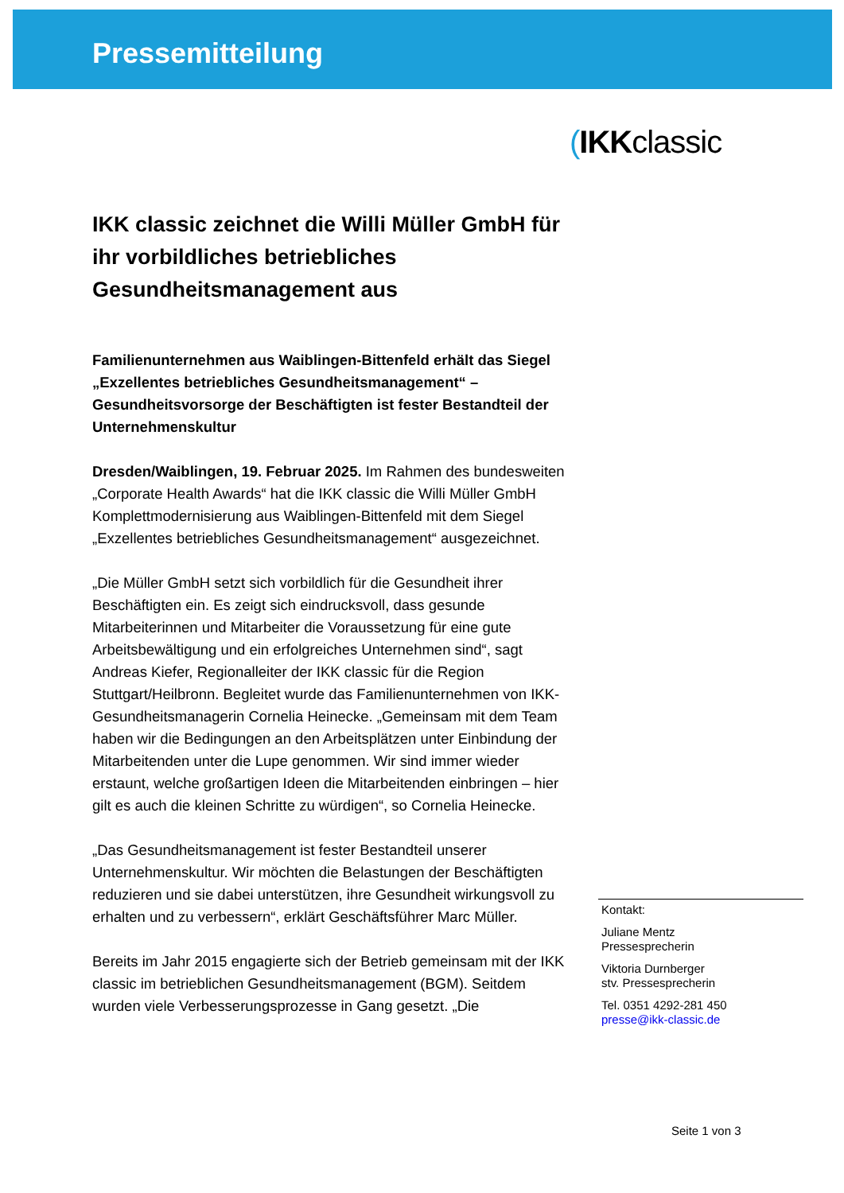Pressemitteilung
(IKKclassic
IKK classic zeichnet die Willi Müller GmbH für ihr vorbildliches betriebliches Gesundheitsmanagement aus
Familienunternehmen aus Waiblingen-Bittenfeld erhält das Siegel „Exzellentes betriebliches Gesundheitsmanagement“ – Gesundheitsvorsorge der Beschäftigten ist fester Bestandteil der Unternehmenskultur
Dresden/Waiblingen, 19. Februar 2025. Im Rahmen des bundesweiten „Corporate Health Awards“ hat die IKK classic die Willi Müller GmbH Komplettmodernisierung aus Waiblingen-Bittenfeld mit dem Siegel „Exzellentes betriebliches Gesundheitsmanagement“ ausgezeichnet.
„Die Müller GmbH setzt sich vorbildlich für die Gesundheit ihrer Beschäftigten ein. Es zeigt sich eindrucksvoll, dass gesunde Mitarbeiterinnen und Mitarbeiter die Voraussetzung für eine gute Arbeitsbewältigung und ein erfolgreiches Unternehmen sind“, sagt Andreas Kiefer, Regionalleiter der IKK classic für die Region Stuttgart/Heilbronn. Begleitet wurde das Familienunternehmen von IKK-Gesundheitsmanagerin Cornelia Heinecke. „Gemeinsam mit dem Team haben wir die Bedingungen an den Arbeitsplätzen unter Einbindung der Mitarbeitenden unter die Lupe genommen. Wir sind immer wieder erstaunt, welche großartigen Ideen die Mitarbeitenden einbringen – hier gilt es auch die kleinen Schritte zu würdigen“, so Cornelia Heinecke.
„Das Gesundheitsmanagement ist fester Bestandteil unserer Unternehmenskultur. Wir möchten die Belastungen der Beschäftigten reduzieren und sie dabei unterstützen, ihre Gesundheit wirkungsvoll zu erhalten und zu verbessern“, erklärt Geschäftsführer Marc Müller.
Bereits im Jahr 2015 engagierte sich der Betrieb gemeinsam mit der IKK classic im betrieblichen Gesundheitsmanagement (BGM). Seitdem wurden viele Verbesserungsprozesse in Gang gesetzt. „Die
Kontakt:
Juliane Mentz
Pressesprecherin
Viktoria Durnberger
stv. Pressesprecherin
Tel. 0351 4292-281 450
presse@ikk-classic.de
Seite 1 von 3